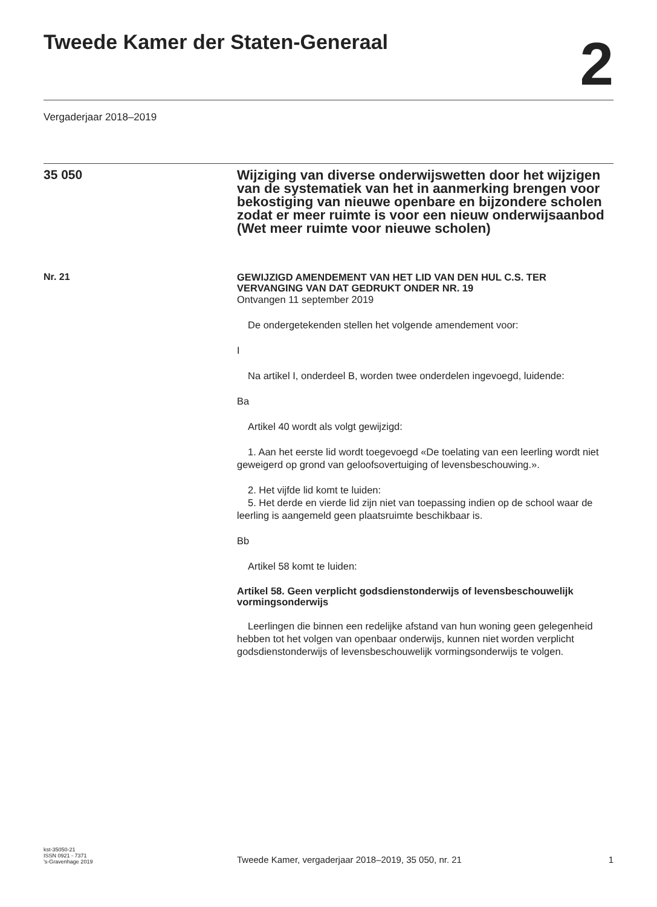Tweede Kamer der Staten-Generaal
2
Vergaderjaar 2018–2019
35 050
Wijziging van diverse onderwijswetten door het wijzigen van de systematiek van het in aanmerking brengen voor bekostiging van nieuwe openbare en bijzondere scholen zodat er meer ruimte is voor een nieuw onderwijsaanbod (Wet meer ruimte voor nieuwe scholen)
Nr. 21
GEWIJZIGD AMENDEMENT VAN HET LID VAN DEN HUL C.S. TER VERVANGING VAN DAT GEDRUKT ONDER NR. 19
Ontvangen 11 september 2019
De ondergetekenden stellen het volgende amendement voor:
I
Na artikel I, onderdeel B, worden twee onderdelen ingevoegd, luidende:
Ba
Artikel 40 wordt als volgt gewijzigd:
1. Aan het eerste lid wordt toegevoegd «De toelating van een leerling wordt niet geweigerd op grond van geloofsovertuiging of levensbeschouwing.».
2. Het vijfde lid komt te luiden:
5. Het derde en vierde lid zijn niet van toepassing indien op de school waar de leerling is aangemeld geen plaatsruimte beschikbaar is.
Bb
Artikel 58 komt te luiden:
Artikel 58. Geen verplicht godsdienstonderwijs of levensbeschouwelijk vormingsonderwijs
Leerlingen die binnen een redelijke afstand van hun woning geen gelegenheid hebben tot het volgen van openbaar onderwijs, kunnen niet worden verplicht godsdienstonderwijs of levensbeschouwelijk vormingsonderwijs te volgen.
kst-35050-21
ISSN 0921 - 7371
’s-Gravenhage 2019
Tweede Kamer, vergaderjaar 2018–2019, 35 050, nr. 21
1